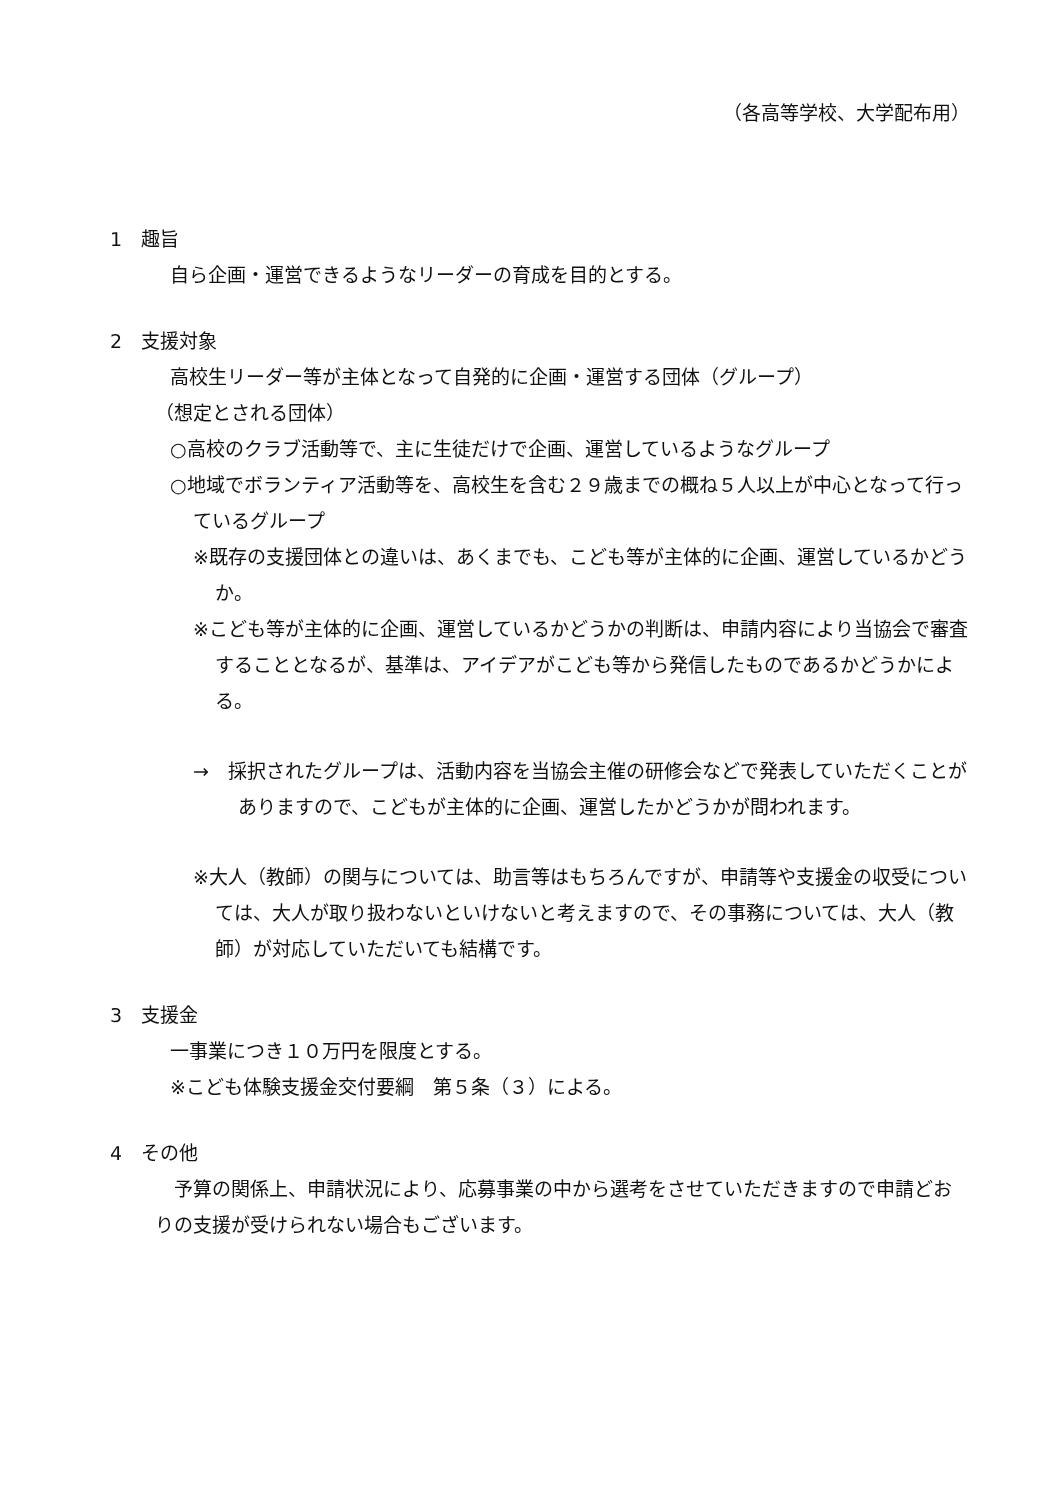（各高等学校、大学配布用）
1　趣旨
自ら企画・運営できるようなリーダーの育成を目的とする。
2　支援対象
高校生リーダー等が主体となって自発的に企画・運営する団体（グループ）
（想定とされる団体）
○高校のクラブ活動等で、主に生徒だけで企画、運営しているようなグループ
○地域でボランティア活動等を、高校生を含む２９歳までの概ね５人以上が中心となって行っているグループ
※既存の支援団体との違いは、あくまでも、こども等が主体的に企画、運営しているかどうか。
※こども等が主体的に企画、運営しているかどうかの判断は、申請内容により当協会で審査することとなるが、基準は、アイデアがこども等から発信したものであるかどうかによる。
→　採択されたグループは、活動内容を当協会主催の研修会などで発表していただくことがありますので、こどもが主体的に企画、運営したかどうかが問われます。
※大人（教師）の関与については、助言等はもちろんですが、申請等や支援金の収受については、大人が取り扱わないといけないと考えますので、その事務については、大人（教師）が対応していただいても結構です。
3　支援金
一事業につき１０万円を限度とする。
※こども体験支援金交付要綱　第５条（３）による。
4　その他
　予算の関係上、申請状況により、応募事業の中から選考をさせていただきますので申請どおりの支援が受けられない場合もございます。